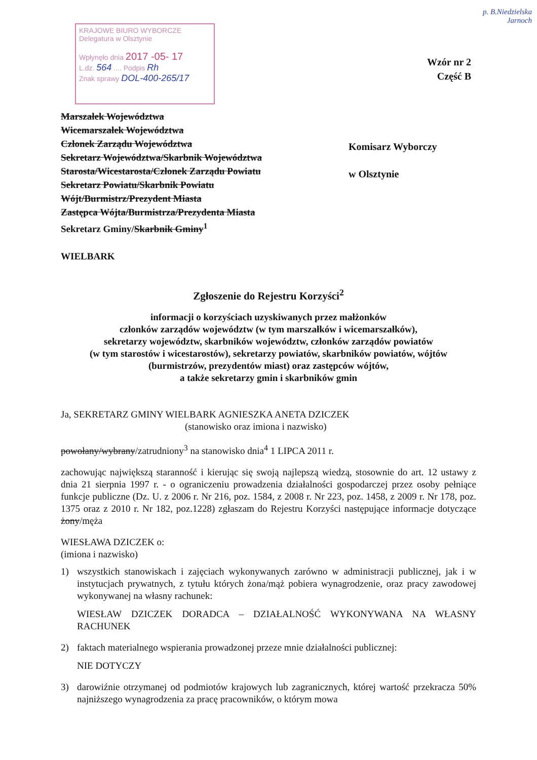p. B.Niedzielska
Jarnoch
KRAJOWE BIURO WYBORCZE
Delegatura w Olsztynie
Wpłynęło dnia 2017 -05- 17
L.dz. 564 .... Podpis Rh
Znak sprawy DOL-400-265/17
Wzór nr 2
Część B
Marszałek Województwa
Wicemarszałek Województwa
Członek Zarządu Województwa
Sekretarz Województwa/Skarbnik Województwa
Starosta/Wicestarosta/Członek Zarządu Powiatu
Sekretarz Powiatu/Skarbnik Powiatu
Wójt/Burmistrz/Prezydent Miasta
Zastępca Wójta/Burmistrza/Prezydenta Miasta
Sekretarz Gminy/Skarbnik Gminy<sup>1</sup>
WIELBARK
Komisarz Wyborczy
w Olsztynie
Zgłoszenie do Rejestru Korzyści<sup>2</sup>
informacji o korzyściach uzyskiwanych przez małżonków
członków zarządów województw (w tym marszałków i wicemarszałków),
sekretarzy województw, skarbników województw, członków zarządów powiatów
(w tym starostów i wicestarostów), sekretarzy powiatów, skarbników powiatów, wójtów
(burmistrzów, prezydentów miast) oraz zastępców wójtów,
a także sekretarzy gmin i skarbników gmin
Ja, SEKRETARZ GMINY WIELBARK AGNIESZKA ANETA DZICZEK
(stanowisko oraz imiona i nazwisko)
powołany/wybrany/zatrudniony<sup>3</sup> na stanowisko dnia<sup>4</sup> 1 LIPCA 2011 r.
zachowując największą staranność i kierując się swoją najlepszą wiedzą, stosownie do art. 12 ustawy z dnia 21 sierpnia 1997 r. - o ograniczeniu prowadzenia działalności gospodarczej przez osoby pełniące funkcje publiczne (Dz. U. z 2006 r. Nr 216, poz. 1584, z 2008 r. Nr 223, poz. 1458, z 2009 r. Nr 178, poz. 1375 oraz z 2010 r. Nr 182, poz.1228) zgłaszam do Rejestru Korzyści następujące informacje dotyczące żony/męża
WIESŁAWA DZICZEK o:
(imiona i nazwisko)
1) wszystkich stanowiskach i zajęciach wykonywanych zarówno w administracji publicznej, jak i w instytucjach prywatnych, z tytułu których żona/mąż pobiera wynagrodzenie, oraz pracy zawodowej wykonywanej na własny rachunek:
WIESŁAW DZICZEK DORADCA – DZIAŁALNOŚĆ WYKONYWANA NA WŁASNY RACHUNEK
2) faktach materialnego wspierania prowadzonej przeze mnie działalności publicznej:
NIE DOTYCZY
3) darowiźnie otrzymanej od podmiotów krajowych lub zagranicznych, której wartość przekracza 50% najniższego wynagrodzenia za pracę pracowników, o którym mowa